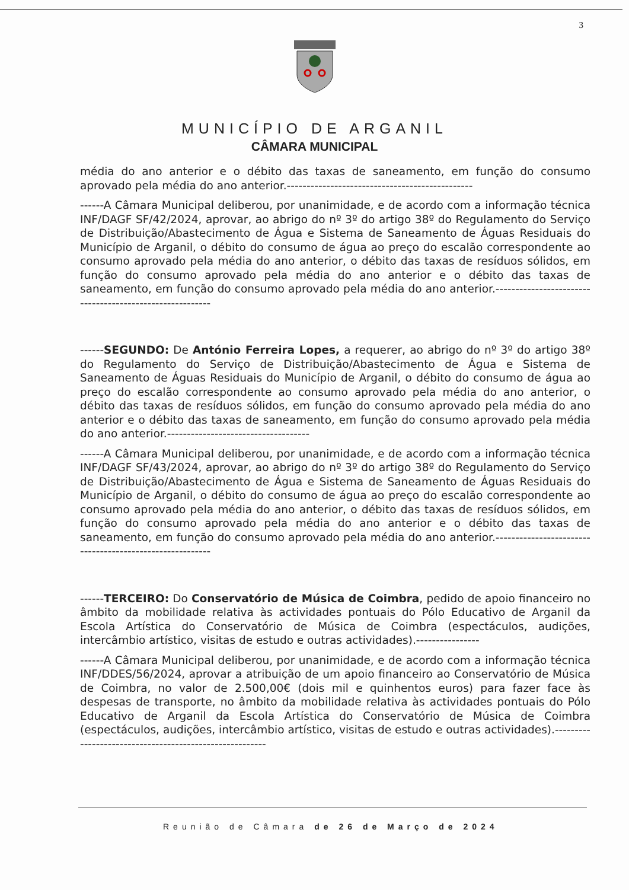3
MUNICÍPIO DE ARGANIL
CÂMARA MUNICIPAL
média do ano anterior e o débito das taxas de saneamento, em função do consumo aprovado pela média do ano anterior.-----------------------------------------------
------A Câmara Municipal deliberou, por unanimidade, e de acordo com a informação técnica INF/DAGF SF/42/2024, aprovar, ao abrigo do nº 3º do artigo 38º do Regulamento do Serviço de Distribuição/Abastecimento de Água e Sistema de Saneamento de Águas Residuais do Município de Arganil, o débito do consumo de água ao preço do escalão correspondente ao consumo aprovado pela média do ano anterior, o débito das taxas de resíduos sólidos, em função do consumo aprovado pela média do ano anterior e o débito das taxas de saneamento, em função do consumo aprovado pela média do ano anterior.---------------------------------------------------------
------SEGUNDO: De António Ferreira Lopes, a requerer, ao abrigo do nº 3º do artigo 38º do Regulamento do Serviço de Distribuição/Abastecimento de Água e Sistema de Saneamento de Águas Residuais do Município de Arganil, o débito do consumo de água ao preço do escalão correspondente ao consumo aprovado pela média do ano anterior, o débito das taxas de resíduos sólidos, em função do consumo aprovado pela média do ano anterior e o débito das taxas de saneamento, em função do consumo aprovado pela média do ano anterior.------------------------------------
------A Câmara Municipal deliberou, por unanimidade, e de acordo com a informação técnica INF/DAGF SF/43/2024, aprovar, ao abrigo do nº 3º do artigo 38º do Regulamento do Serviço de Distribuição/Abastecimento de Água e Sistema de Saneamento de Águas Residuais do Município de Arganil, o débito do consumo de água ao preço do escalão correspondente ao consumo aprovado pela média do ano anterior, o débito das taxas de resíduos sólidos, em função do consumo aprovado pela média do ano anterior e o débito das taxas de saneamento, em função do consumo aprovado pela média do ano anterior.---------------------------------------------------------
------TERCEIRO: Do Conservatório de Música de Coimbra, pedido de apoio financeiro no âmbito da mobilidade relativa às actividades pontuais do Pólo Educativo de Arganil da Escola Artística do Conservatório de Música de Coimbra (espectáculos, audições, intercâmbio artístico, visitas de estudo e outras actividades).----------------
------A Câmara Municipal deliberou, por unanimidade, e de acordo com a informação técnica INF/DDES/56/2024, aprovar a atribuição de um apoio financeiro ao Conservatório de Música de Coimbra, no valor de 2.500,00€ (dois mil e quinhentos euros) para fazer face às despesas de transporte, no âmbito da mobilidade relativa às actividades pontuais do Pólo Educativo de Arganil da Escola Artística do Conservatório de Música de Coimbra (espectáculos, audições, intercâmbio artístico, visitas de estudo e outras actividades).--------------------------------------------------------
Reunião de Câmara de 26 de Março de 2024